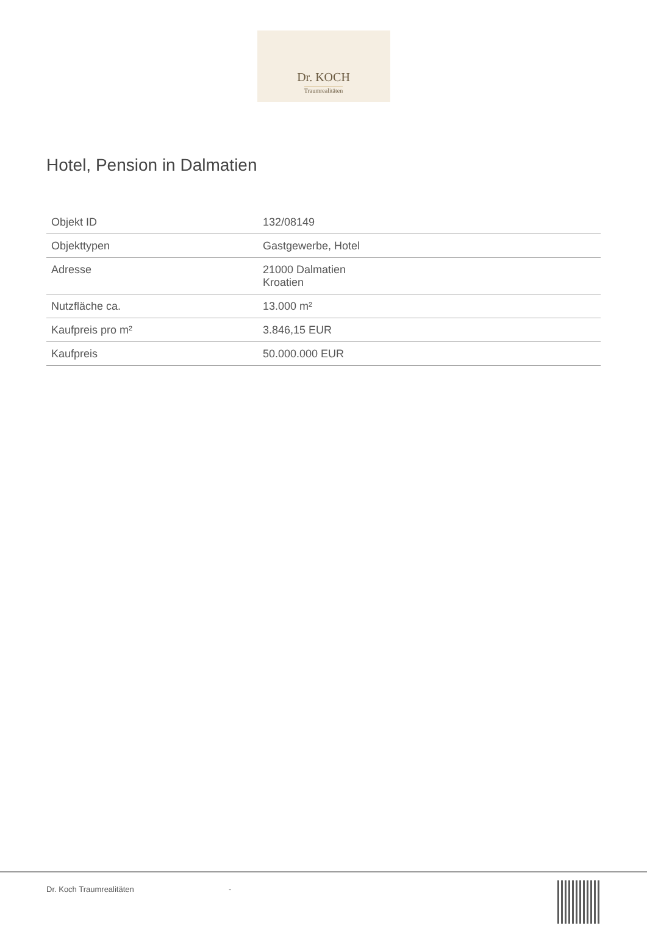Dr. KOCH
Traumrealitäten
Hotel, Pension in Dalmatien
| Objekt ID | 132/08149 |
| Objekttypen | Gastgewerbe, Hotel |
| Adresse | 21000 Dalmatien Kroatien |
| Nutzfläche ca. | 13.000 m² |
| Kaufpreis pro m² | 3.846,15 EUR |
| Kaufpreis | 50.000.000 EUR |
Dr. Koch Traumrealitäten -